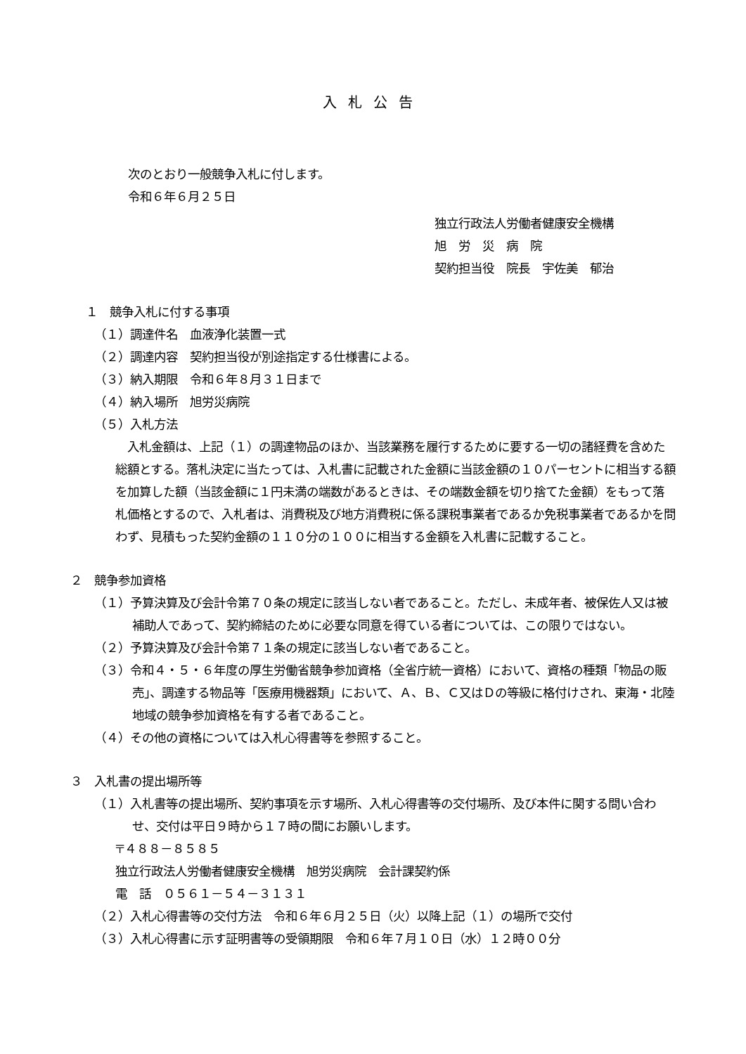入札公告
次のとおり一般競争入札に付します。
令和６年６月２５日
独立行政法人労働者健康安全機構
旭　労　災　病　院
契約担当役　院長　宇佐美　郁治
１　競争入札に付する事項
（１）調達件名　血液浄化装置一式
（２）調達内容　契約担当役が別途指定する仕様書による。
（３）納入期限　令和６年８月３１日まで
（４）納入場所　旭労災病院
（５）入札方法
　入札金額は、上記（１）の調達物品のほか、当該業務を履行するために要する一切の諸経費を含めた総額とする。落札決定に当たっては、入札書に記載された金額に当該金額の１０パーセントに相当する額を加算した額（当該金額に１円未満の端数があるときは、その端数金額を切り捨てた金額）をもって落札価格とするので、入札者は、消費税及び地方消費税に係る課税事業者であるか免税事業者であるかを問わず、見積もった契約金額の１１０分の１００に相当する金額を入札書に記載すること。
２　競争参加資格
（１）予算決算及び会計令第７０条の規定に該当しない者であること。ただし、未成年者、被保佐人又は被補助人であって、契約締結のために必要な同意を得ている者については、この限りではない。
（２）予算決算及び会計令第７１条の規定に該当しない者であること。
（３）令和４・５・６年度の厚生労働省競争参加資格（全省庁統一資格）において、資格の種類「物品の販売」、調達する物品等「医療用機器類」において、Ａ、Ｂ、Ｃ又はＤの等級に格付けされ、東海・北陸地域の競争参加資格を有する者であること。
（４）その他の資格については入札心得書等を参照すること。
３　入札書の提出場所等
（１）入札書等の提出場所、契約事項を示す場所、入札心得書等の交付場所、及び本件に関する問い合わせ、交付は平日９時から１７時の間にお願いします。
〒４８８－８５８５
独立行政法人労働者健康安全機構　旭労災病院　会計課契約係
電　話　０５６１－５４－３１３１
（２）入札心得書等の交付方法　令和６年６月２５日（火）以降上記（１）の場所で交付
（３）入札心得書に示す証明書等の受領期限　令和６年７月１０日（水）１２時００分